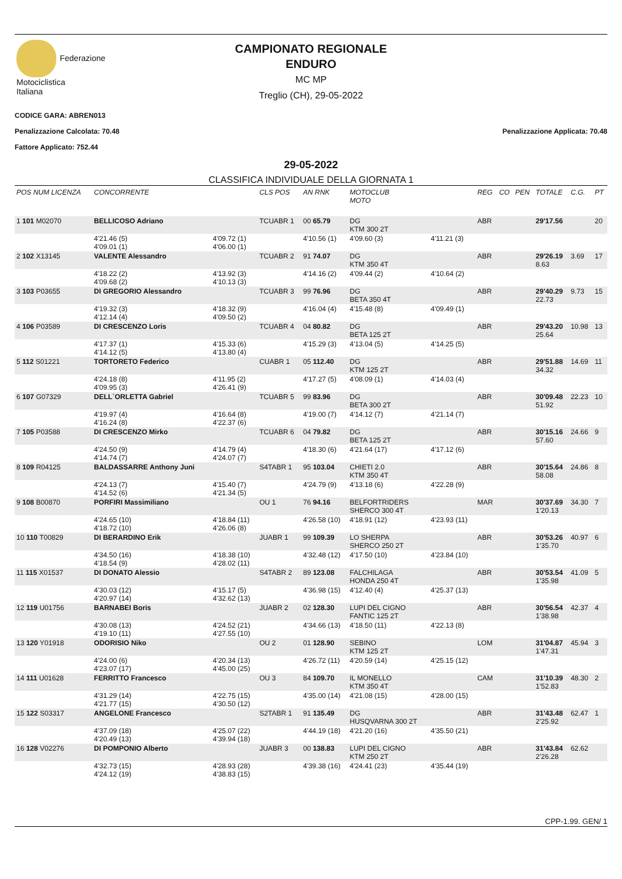Federazione
Motociclistica
Italiana
CAMPIONATO REGIONALE
ENDURO
MC MP
Treglio (CH), 29-05-2022
CODICE GARA: ABREN013
Penalizzazione Calcolata: 70.48 Penalizzazione Applicata: 70.48
Fattore Applicato: 752.44
29-05-2022
CLASSIFICA INDIVIDUALE DELLA GIORNATA 1
| POS NUM LICENZA | CONCORRENTE | | CLS POS | AN RNK | MOTOCLUB MOTO | | REG | CO | PEN | TOTALE | C.G. | PT |
| --- | --- | --- | --- | --- | --- | --- | --- | --- | --- | --- | --- | --- |
| 1 101 M02070 | BELLICOSO Adriano | | TCUABR 1 | 00 65.79 | DG KTM 300 2T | | ABR | | | 29'17.56 | | 20 |
| | 4'21.46 (5) 4'09.01 (1) | 4'09.72 (1) 4'06.00 (1) | | 4'10.56 (1) | 4'09.60 (3) | 4'11.21 (3) | | | | | | |
| 2 102 X13145 | VALENTE Alessandro | | TCUABR 2 | 91 74.07 | DG KTM 350 4T | | ABR | | | 29'26.19 8.63 | 3.69 | 17 |
| | 4'18.22 (2) 4'09.68 (2) | 4'13.92 (3) 4'10.13 (3) | | 4'14.16 (2) | 4'09.44 (2) | 4'10.64 (2) | | | | | | |
| 3 103 P03655 | DI GREGORIO Alessandro | | TCUABR 3 | 99 76.96 | DG BETA 350 4T | | ABR | | | 29'40.29 22.73 | 9.73 | 15 |
| | 4'19.32 (3) 4'12.14 (4) | 4'18.32 (9) 4'09.50 (2) | | 4'16.04 (4) | 4'15.48 (8) | 4'09.49 (1) | | | | | | |
| 4 106 P03589 | DI CRESCENZO Loris | | TCUABR 4 | 04 80.82 | DG BETA 125 2T | | ABR | | | 29'43.20 25.64 | 10.98 | 13 |
| | 4'17.37 (1) 4'14.12 (5) | 4'15.33 (6) 4'13.80 (4) | | 4'15.29 (3) | 4'13.04 (5) | 4'14.25 (5) | | | | | | |
| 5 112 S01221 | TORTORETO Federico | | CUABR 1 | 05 112.40 | DG KTM 125 2T | | ABR | | | 29'51.88 34.32 | 14.69 | 11 |
| | 4'24.18 (8) 4'09.95 (3) | 4'11.95 (2) 4'26.41 (9) | | 4'17.27 (5) | 4'08.09 (1) | 4'14.03 (4) | | | | | | |
| 6 107 G07329 | DELL`ORLETTA Gabriel | | TCUABR 5 | 99 83.96 | DG BETA 300 2T | | ABR | | | 30'09.48 51.92 | 22.23 | 10 |
| | 4'19.97 (4) 4'16.24 (8) | 4'16.64 (8) 4'22.37 (6) | | 4'19.00 (7) | 4'14.12 (7) | 4'21.14 (7) | | | | | | |
| 7 105 P03588 | DI CRESCENZO Mirko | | TCUABR 6 | 04 79.82 | DG BETA 125 2T | | ABR | | | 30'15.16 57.60 | 24.66 | 9 |
| | 4'24.50 (9) 4'14.74 (7) | 4'14.79 (4) 4'24.07 (7) | | 4'18.30 (6) | 4'21.64 (17) | 4'17.12 (6) | | | | | | |
| 8 109 R04125 | BALDASSARRE Anthony Juni | | S4TABR 1 | 95 103.04 | CHIETI 2.0 KTM 350 4T | | ABR | | | 30'15.64 58.08 | 24.86 | 8 |
| | 4'24.13 (7) 4'14.52 (6) | 4'15.40 (7) 4'21.34 (5) | | 4'24.79 (9) | 4'13.18 (6) | 4'22.28 (9) | | | | | | |
| 9 108 B00870 | PORFIRI Massimiliano | | OU 1 | 76 94.16 | BELFORTRIDERS SHERCO 300 4T | | MAR | | | 30'37.69 1'20.13 | 34.30 | 7 |
| | 4'24.65 (10) 4'18.72 (10) | 4'18.84 (11) 4'26.06 (8) | | 4'26.58 (10) | 4'18.91 (12) | 4'23.93 (11) | | | | | | |
| 10 110 T00829 | DI BERARDINO Erik | | JUABR 1 | 99 109.39 | LO SHERPA SHERCO 250 2T | | ABR | | | 30'53.26 1'35.70 | 40.97 | 6 |
| | 4'34.50 (16) 4'18.54 (9) | 4'18.38 (10) 4'28.02 (11) | | 4'32.48 (12) | 4'17.50 (10) | 4'23.84 (10) | | | | | | |
| 11 115 X01537 | DI DONATO Alessio | | S4TABR 2 | 89 123.08 | FALCHILAGA HONDA 250 4T | | ABR | | | 30'53.54 1'35.98 | 41.09 | 5 |
| | 4'30.03 (12) 4'20.97 (14) | 4'15.17 (5) 4'32.62 (13) | | 4'36.98 (15) | 4'12.40 (4) | 4'25.37 (13) | | | | | | |
| 12 119 U01756 | BARNABEI Boris | | JUABR 2 | 02 128.30 | LUPI DEL CIGNO FANTIC 125 2T | | ABR | | | 30'56.54 1'38.98 | 42.37 | 4 |
| | 4'30.08 (13) 4'19.10 (11) | 4'24.52 (21) 4'27.55 (10) | | 4'34.66 (13) | 4'18.50 (11) | 4'22.13 (8) | | | | | | |
| 13 120 Y01918 | ODORISIO Niko | | OU 2 | 01 128.90 | SEBINO KTM 125 2T | | LOM | | | 31'04.87 1'47.31 | 45.94 | 3 |
| | 4'24.00 (6) 4'23.07 (17) | 4'20.34 (13) 4'45.00 (25) | | 4'26.72 (11) | 4'20.59 (14) | 4'25.15 (12) | | | | | | |
| 14 111 U01628 | FERRITTO Francesco | | OU 3 | 84 109.70 | IL MONELLO KTM 350 4T | | CAM | | | 31'10.39 1'52.83 | 48.30 | 2 |
| | 4'31.29 (14) 4'21.77 (15) | 4'22.75 (15) 4'30.50 (12) | | 4'35.00 (14) | 4'21.08 (15) | 4'28.00 (15) | | | | | | |
| 15 122 S03317 | ANGELONE Francesco | | S2TABR 1 | 91 135.49 | DG HUSQVARNA 300 2T | | ABR | | | 31'43.48 2'25.92 | 62.47 | 1 |
| | 4'37.09 (18) 4'20.49 (13) | 4'25.07 (22) 4'39.94 (18) | | 4'44.19 (18) | 4'21.20 (16) | 4'35.50 (21) | | | | | | |
| 16 128 V02276 | DI POMPONIO Alberto | | JUABR 3 | 00 138.83 | LUPI DEL CIGNO KTM 250 2T | | ABR | | | 31'43.84 2'26.28 | 62.62 | |
| | 4'32.73 (15) 4'24.12 (19) | 4'28.93 (28) 4'38.83 (15) | | 4'39.38 (16) | 4'24.41 (23) | 4'35.44 (19) | | | | | | |
CPP-1.99. GEN/ 1